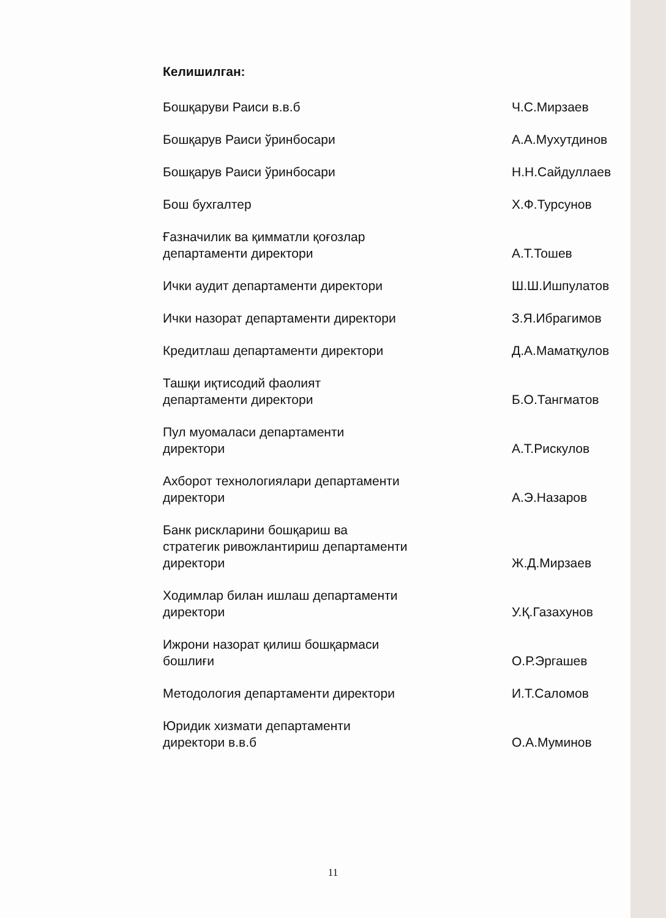Келишилган:
Бошқаруви Раиси в.в.б Ч.С.Мирзаев
Бошқарув Раиси ўринбосари А.А.Мухутдинов
Бошқарув Раиси ўринбосари Н.Н.Сайдуллаев
Бош бухгалтер Х.Ф.Турсунов
Ғазначилик ва қимматли қоғозлар департаменти директори
А.Т.Тошев
Ички аудит департаменти директори
Ш.Ш.Ишпулатов
Ички назорат департаменти директори
З.Я.Ибрагимов
Кредитлаш департаменти директори
Д.А.Маматқулов
Ташқи иқтисодий фаолият департаменти директори
Б.О.Тангматов
Пул муомаласи департаменти директори
А.Т.Рискулов
Ахборот технологиялари департаменти директори
А.Э.Назаров
Банк рискларини бошқариш ва стратегик ривожлантириш департаменти директори
Ж.Д.Мирзаев
Ходимлар билан ишлаш департаменти директори
У.Қ.Газахунов
Ижрони назорат қилиш бошқармаси бошлиғи
О.Р.Эргашев
Методология департаменти директори
И.Т.Саломов
Юридик хизмати департаменти директори в.в.б
О.А.Муминов
11